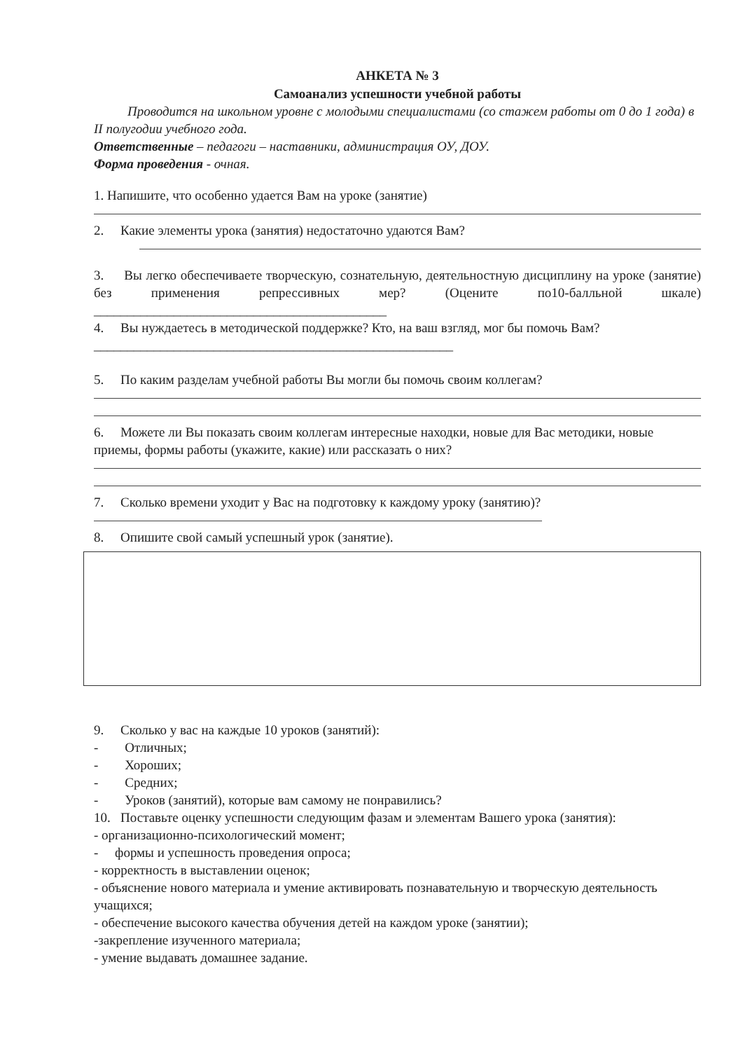АНКЕТА № 3
Самоанализ успешности учебной работы
Проводится на школьном уровне с молодыми специалистами (со стажем работы от 0 до 1 года) в II полугодии учебного года.
Ответственные – педагоги – наставники, администрация ОУ, ДОУ.
Форма проведения - очная.
1. Напишите, что особенно удается Вам на уроке (занятие)
2. Какие элементы урока (занятия) недостаточно удаются Вам?
3. Вы легко обеспечиваете творческую, сознательную, деятельностную дисциплину на уроке (занятие) без применения репрессивных мер? (Оцените по10-балльной шкале) ____________________________________________
4. Вы нуждаетесь в методической поддержке? Кто, на ваш взгляд, мог бы помочь Вам?______________________________________________________
5. По каким разделам учебной работы Вы могли бы помочь своим коллегам?
6. Можете ли Вы показать своим коллегам интересные находки, новые для Вас методики, новые приемы, формы работы (укажите, какие) или рассказать о них?
7. Сколько времени уходит у Вас на подготовку к каждому уроку (занятию)?
8. Опишите свой самый успешный урок (занятие).
9. Сколько у вас на каждые 10 уроков (занятий):
- Отличных;
- Хороших;
- Средних;
- Уроков (занятий), которые вам самому не понравились?
10. Поставьте оценку успешности следующим фазам и элементам Вашего урока (занятия):
- организационно-психологический момент;
- формы и успешность проведения опроса;
- корректность в выставлении оценок;
- объяснение нового материала и умение активировать познавательную и творческую деятельность учащихся;
- обеспечение высокого качества обучения детей на каждом уроке (занятии);
-закрепление изученного материала;
- умение выдавать домашнее задание.